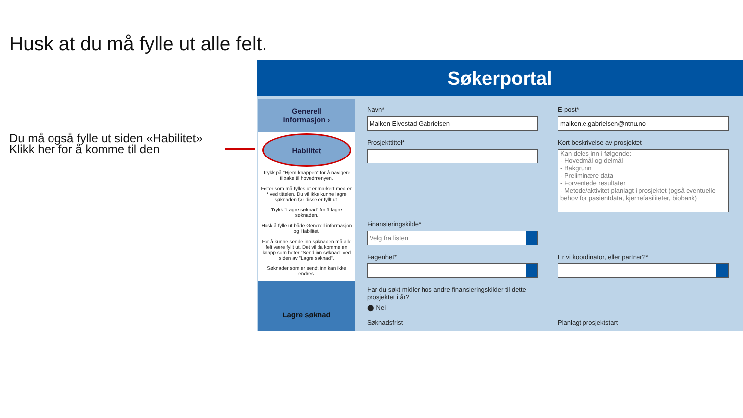Husk at du må fylle ut alle felt.
Du må også fylle ut siden «Habilitet»
Klikk her for å komme til den
Søkerportal
Generell
informasjon ›
Habilitet
Trykk på "Hjem-knappen" for å navigere tilbake til hovedmenyen.
Felter som må fylles ut er markert med en * ved tittelen. Du vil ikke kunne lagre søknaden før disse er fyllt ut.
Trykk "Lagre søknad" for å lagre søknaden.
Husk å fylle ut både Generell informasjon og Habilitet.
For å kunne sende inn søknaden må alle felt være fyllt ut. Det vil da komme en knapp som heter "Send inn søknad" ved siden av "Lagre søknad".
Søknader som er sendt inn kan ikke endres.
Lagre søknad
Navn*
Maiken Elvestad Gabrielsen
E-post*
maiken.e.gabrielsen@ntnu.no
Prosjekttittel*
Kort beskrivelse av prosjektet
Kan deles inn i følgende:
- Hovedmål og delmål
- Bakgrunn
- Preliminære data
- Forventede resultater
- Metode/aktivitet planlagt i prosjektet (også eventuelle behov for pasientdata, kjernefasiliteter, biobank)
Finansieringskilde*
Velg fra listen
Fagenhet*
Er vi koordinator, eller partner?*
Har du søkt midler hos andre finansieringskilder til dette prosjektet i år?
⬤ Nei
Søknadsfrist
Planlagt prosjektstart